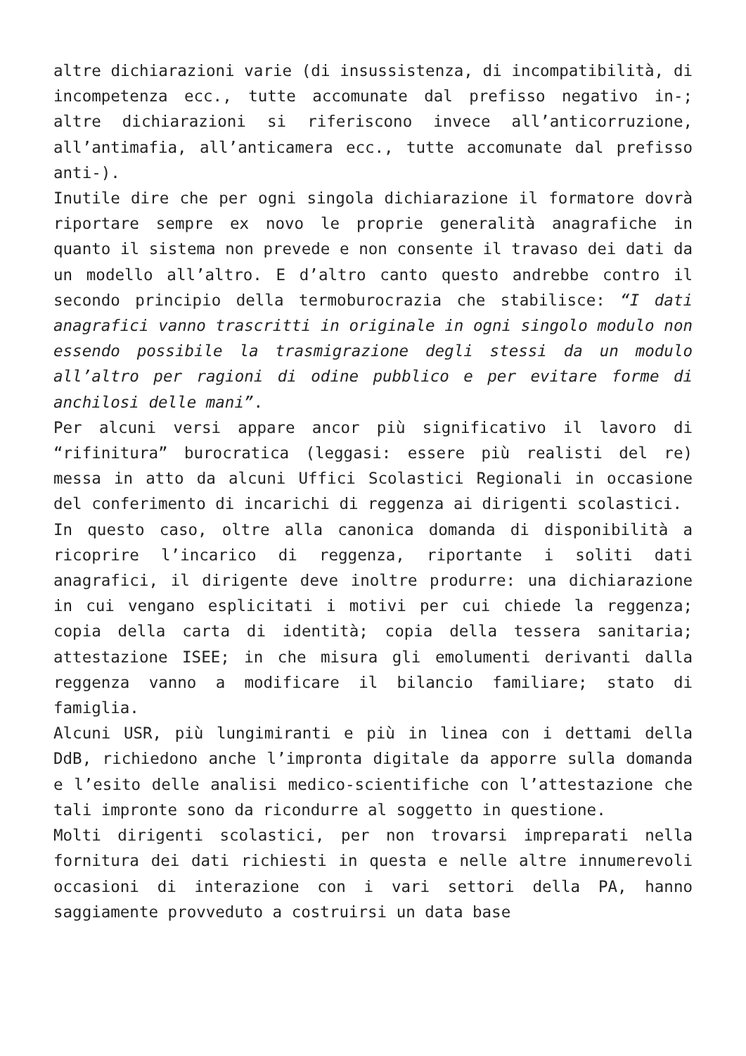altre dichiarazioni varie (di insussistenza, di incompatibilità, di incompetenza ecc., tutte accomunate dal prefisso negativo in-; altre dichiarazioni si riferiscono invece all’anticorruzione, all’antimafia, all’anticamera ecc., tutte accomunate dal prefisso anti-).
Inutile dire che per ogni singola dichiarazione il formatore dovrà riportare sempre ex novo le proprie generalità anagrafiche in quanto il sistema non prevede e non consente il travaso dei dati da un modello all’altro. E d’altro canto questo andrebbe contro il secondo principio della termoburocrazia che stabilisce: “I dati anagrafici vanno trascritti in originale in ogni singolo modulo non essendo possibile la trasmigrazione degli stessi da un modulo all’altro per ragioni di odine pubblico e per evitare forme di anchilosi delle mani”.
Per alcuni versi appare ancor più significativo il lavoro di “rifinitura” burocratica (leggasi: essere più realisti del re) messa in atto da alcuni Uffici Scolastici Regionali in occasione del conferimento di incarichi di reggenza ai dirigenti scolastici.
In questo caso, oltre alla canonica domanda di disponibilità a ricoprire l’incarico di reggenza, riportante i soliti dati anagrafici, il dirigente deve inoltre produrre: una dichiarazione in cui vengano esplicitati i motivi per cui chiede la reggenza; copia della carta di identità; copia della tessera sanitaria; attestazione ISEE; in che misura gli emolumenti derivanti dalla reggenza vanno a modificare il bilancio familiare; stato di famiglia.
Alcuni USR, più lungimiranti e più in linea con i dettami della DdB, richiedono anche l’impronta digitale da apporre sulla domanda e l’esito delle analisi medico-scientifiche con l’attestazione che tali impronte sono da ricondurre al soggetto in questione.
Molti dirigenti scolastici, per non trovarsi impreparati nella fornitura dei dati richiesti in questa e nelle altre innumerevoli occasioni di interazione con i vari settori della PA, hanno saggiamente provveduto a costruirsi un data base